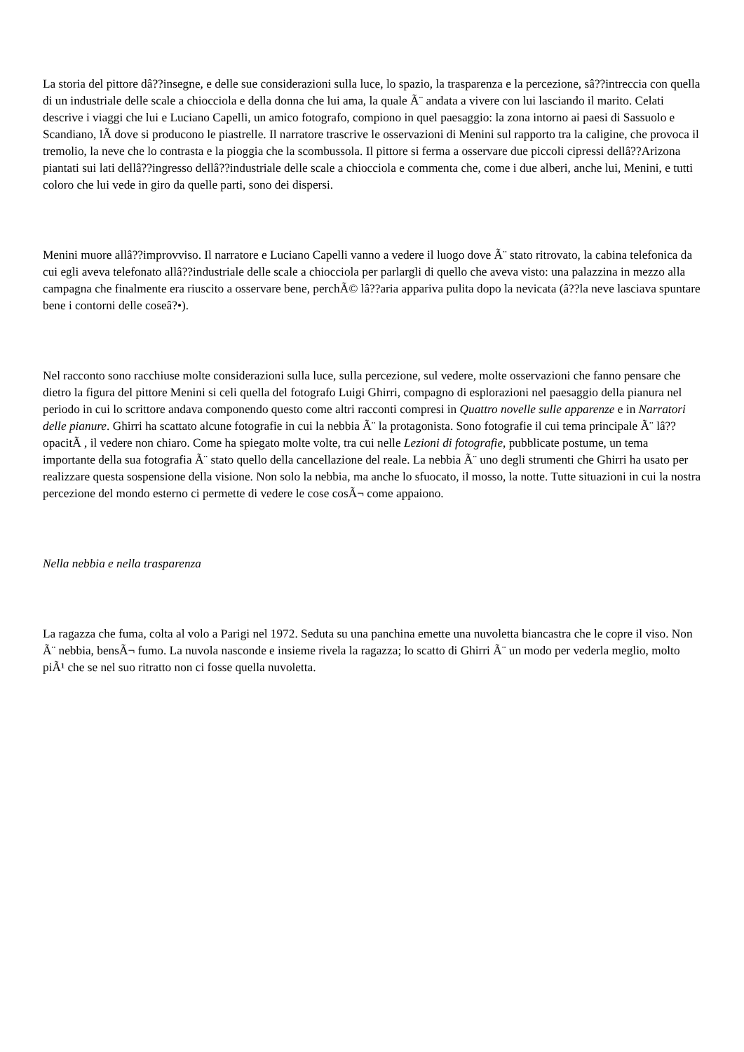La storia del pittore dâ??insegne, e delle sue considerazioni sulla luce, lo spazio, la trasparenza e la percezione, sâ??intreccia con quella di un industriale delle scale a chiocciola e della donna che lui ama, la quale Ã¨ andata a vivere con lui lasciando il marito. Celati descrive i viaggi che lui e Luciano Capelli, un amico fotografo, compiono in quel paesaggio: la zona intorno ai paesi di Sassuolo e Scandiano, lÃ dove si producono le piastrelle. Il narratore trascrive le osservazioni di Menini sul rapporto tra la caligine, che provoca il tremolio, la neve che lo contrasta e la pioggia che la scombussola. Il pittore si ferma a osservare due piccoli cipressi dellâ??Arizona piantati sui lati dellâ??ingresso dellâ??industriale delle scale a chiocciola e commenta che, come i due alberi, anche lui, Menini, e tutti coloro che lui vede in giro da quelle parti, sono dei dispersi.
Menini muore allâ??improvviso. Il narratore e Luciano Capelli vanno a vedere il luogo dove Ã¨ stato ritrovato, la cabina telefonica da cui egli aveva telefonato allâ??industriale delle scale a chiocciola per parlargli di quello che aveva visto: una palazzina in mezzo alla campagna che finalmente era riuscito a osservare bene, perchÃ© lâ??aria appariva pulita dopo la nevicata (â??la neve lasciava spuntare bene i contorni delle coseâ?•).
Nel racconto sono racchiuse molte considerazioni sulla luce, sulla percezione, sul vedere, molte osservazioni che fanno pensare che dietro la figura del pittore Menini si celi quella del fotografo Luigi Ghirri, compagno di esplorazioni nel paesaggio della pianura nel periodo in cui lo scrittore andava componendo questo come altri racconti compresi in Quattro novelle sulle apparenze e in Narratori delle pianure. Ghirri ha scattato alcune fotografie in cui la nebbia Ã¨ la protagonista. Sono fotografie il cui tema principale Ã¨ lâ??opacitÃ , il vedere non chiaro. Come ha spiegato molte volte, tra cui nelle Lezioni di fotografie, pubblicate postume, un tema importante della sua fotografia Ã¨ stato quello della cancellazione del reale. La nebbia Ã¨ uno degli strumenti che Ghirri ha usato per realizzare questa sospensione della visione. Non solo la nebbia, ma anche lo sfuocato, il mosso, la notte. Tutte situazioni in cui la nostra percezione del mondo esterno ci permette di vedere le cose cosÃ¬ come appaiono.
Nella nebbia e nella trasparenza
La ragazza che fuma, colta al volo a Parigi nel 1972. Seduta su una panchina emette una nuvoletta biancastra che le copre il viso. Non Ã¨ nebbia, bensÃ¬ fumo. La nuvola nasconde e insieme rivela la ragazza; lo scatto di Ghirri Ã¨ un modo per vederla meglio, molto piÃ¹ che se nel suo ritratto non ci fosse quella nuvoletta.